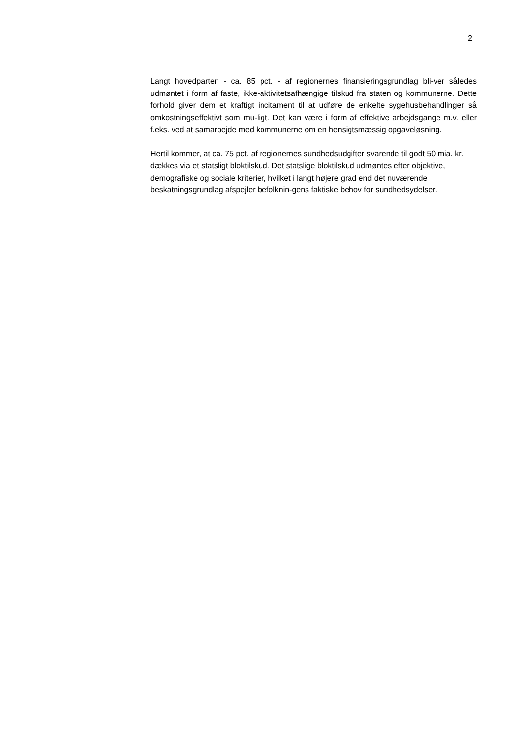2
Langt hovedparten - ca. 85 pct. - af regionernes finansieringsgrundlag bli-ver således udmøntet i form af faste, ikke-aktivitetsafhængige tilskud fra staten og kommunerne. Dette forhold giver dem et kraftigt incitament til at udføre de enkelte sygehusbehandlinger så omkostningseffektivt som mu-ligt. Det kan være i form af effektive arbejdsgange m.v. eller f.eks. ved at samarbejde med kommunerne om en hensigtsmæssig opgaveløsning.
Hertil kommer, at ca. 75 pct. af regionernes sundhedsudgifter svarende til godt 50 mia. kr. dækkes via et statsligt bloktilskud. Det statslige bloktilskud udmøntes efter objektive, demografiske og sociale kriterier, hvilket i langt højere grad end det nuværende beskatningsgrundlag afspejler befolknin-gens faktiske behov for sundhedsydelser.